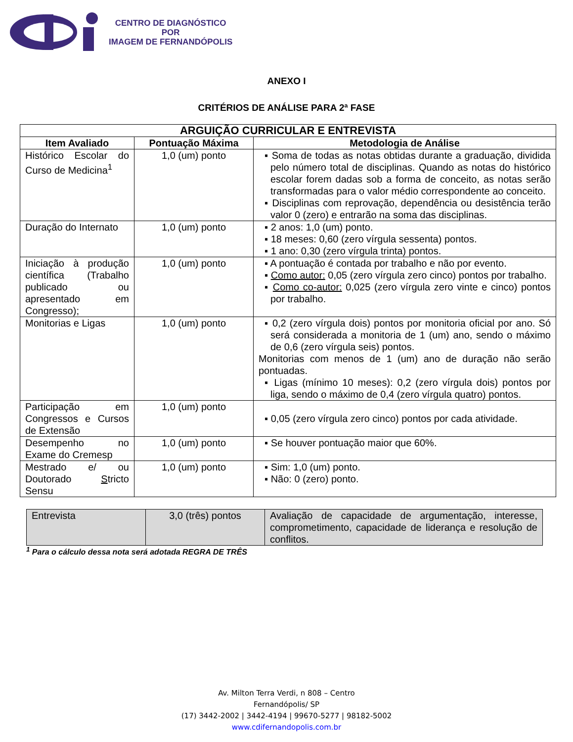CENTRO DE DIAGNÓSTICO
POR
IMAGEM DE FERNANDÓPOLIS
ANEXO I
CRITÉRIOS DE ANÁLISE PARA 2ª FASE
| ARGUIÇÃO CURRICULAR E ENTREVISTA | | |
| --- | --- | --- |
| Item Avaliado | Pontuação Máxima | Metodologia de Análise |
| Histórico Escolar do Curso de Medicina<sup>1</sup> | 1,0 (um) ponto | Soma de todas as notas obtidas durante a graduação, dividida pelo número total de disciplinas. Quando as notas do histórico escolar forem dadas sob a forma de conceito, as notas serão transformadas para o valor médio correspondente ao conceito. Disciplinas com reprovação, dependência ou desistência terão valor 0 (zero) e entrarão na soma das disciplinas. |
| Duração do Internato | 1,0 (um) ponto | 2 anos: 1,0 (um) ponto. 18 meses: 0,60 (zero vírgula sessenta) pontos. 1 ano: 0,30 (zero vírgula trinta) pontos. |
| Iniciação à produção científica (Trabalho publicado ou apresentado em Congresso); | 1,0 (um) ponto | A pontuação é contada por trabalho e não por evento. Como autor: 0,05 (zero vírgula zero cinco) pontos por trabalho. Como co-autor: 0,025 (zero vírgula zero vinte e cinco) pontos por trabalho. |
| Monitorias e Ligas | 1,0 (um) ponto | 0,2 (zero vírgula dois) pontos por monitoria oficial por ano. Só será considerada a monitoria de 1 (um) ano, sendo o máximo de 0,6 (zero vírgula seis) pontos. Monitorias com menos de 1 (um) ano de duração não serão pontuadas. Ligas (mínimo 10 meses): 0,2 (zero vírgula dois) pontos por liga, sendo o máximo de 0,4 (zero vírgula quatro) pontos. |
| Participação em Congressos e Cursos de Extensão | 1,0 (um) ponto | 0,05 (zero vírgula zero cinco) pontos por cada atividade. |
| Desempenho no Exame do Cremesp | 1,0 (um) ponto | Se houver pontuação maior que 60%. |
| Mestrado e/ ou Doutorado S tricto Sensu | 1,0 (um) ponto | Sim: 1,0 (um) ponto. Não: 0 (zero) ponto. |
| Entrevista | 3,0 (três) pontos | Avaliação de capacidade de argumentação, interesse, comprometimento, capacidade de liderança e resolução de conflitos. |
<sup>1</sup> Para o cálculo dessa nota será adotada REGRA DE TRÊS
Av. Milton Terra Verdi, n 808 – Centro
Fernandópolis/ SP
(17) 3442-2002 | 3442-4194 | 99670-5277 | 98182-5002
www.cdifernandopolis.com.br